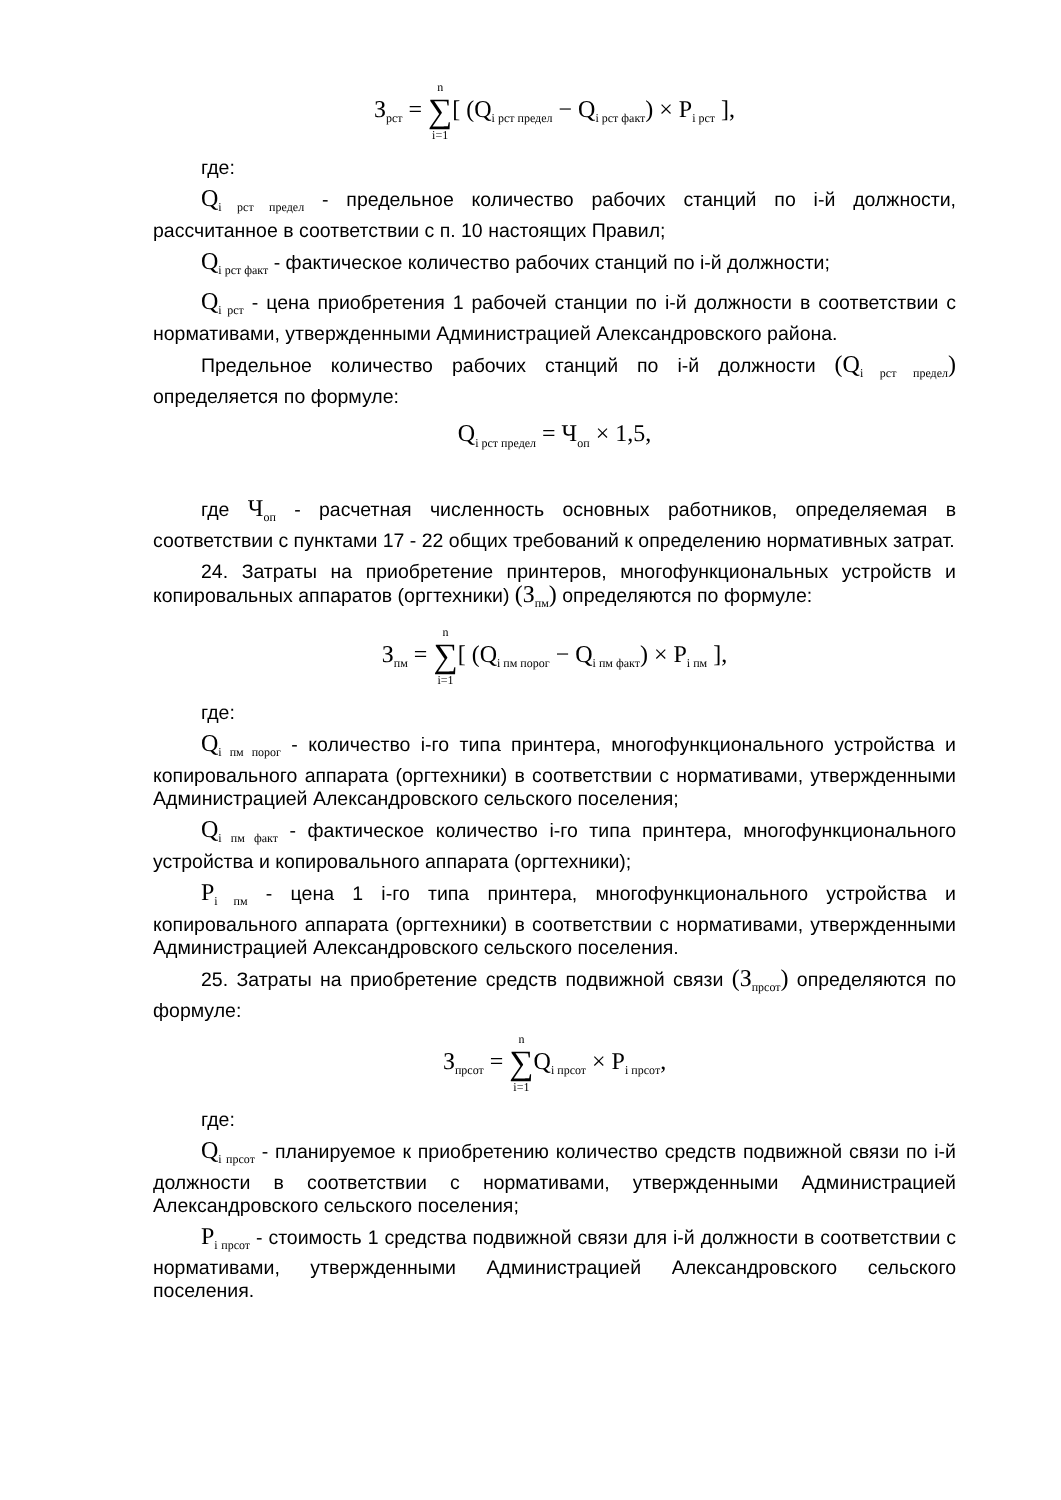З<sub>рст</sub> = n ∑ i=1[ (Q<sub>i рст предел</sub> − Q<sub>i рст факт</sub>) × P<sub>i рст</sub> ],
где:
Q<sub>i рст предел</sub> - предельное количество рабочих станций по i-й должности, рассчитанное в соответствии с п. 10 настоящих Правил;
Q<sub>i рст факт</sub> - фактическое количество рабочих станций по i-й должности;
Q<sub>i рст</sub> - цена приобретения 1 рабочей станции по i-й должности в соответствии с нормативами, утвержденными Администрацией Александровского района.
Предельное количество рабочих станций по i-й должности (Q<sub>i рст предел</sub>) определяется по формуле:
Q<sub>i рст предел</sub> = Ч<sub>оп</sub> × 1,5,
где Ч<sub>оп</sub> - расчетная численность основных работников, определяемая в соответствии с пунктами 17 - 22 общих требований к определению нормативных затрат.
24. Затраты на приобретение принтеров, многофункциональных устройств и копировальных аппаратов (оргтехники) (З<sub>пм</sub>) определяются по формуле:
З<sub>пм</sub> = n ∑ i=1[ (Q<sub>i пм порог</sub> − Q<sub>i пм факт</sub>) × P<sub>i пм</sub> ],
где:
Q<sub>i пм порог</sub> - количество i-го типа принтера, многофункционального устройства и копировального аппарата (оргтехники) в соответствии с нормативами, утвержденными Администрацией Александровского сельского поселения;
Q<sub>i пм факт</sub> - фактическое количество i-го типа принтера, многофункционального устройства и копировального аппарата (оргтехники);
P<sub>i пм</sub> - цена 1 i-го типа принтера, многофункционального устройства и копировального аппарата (оргтехники) в соответствии с нормативами, утвержденными Администрацией Александровского сельского поселения.
25. Затраты на приобретение средств подвижной связи (З<sub>прсот</sub>) определяются по формуле:
З<sub>прсот</sub> = n ∑ i=1 Q<sub>i прсот</sub> × P<sub>i прсот</sub>,
где:
Q<sub>i прсот</sub> - планируемое к приобретению количество средств подвижной связи по i-й должности в соответствии с нормативами, утвержденными Администрацией Александровского сельского поселения;
P<sub>i прсот</sub> - стоимость 1 средства подвижной связи для i-й должности в соответствии с нормативами, утвержденными Администрацией Александровского сельского поселения.